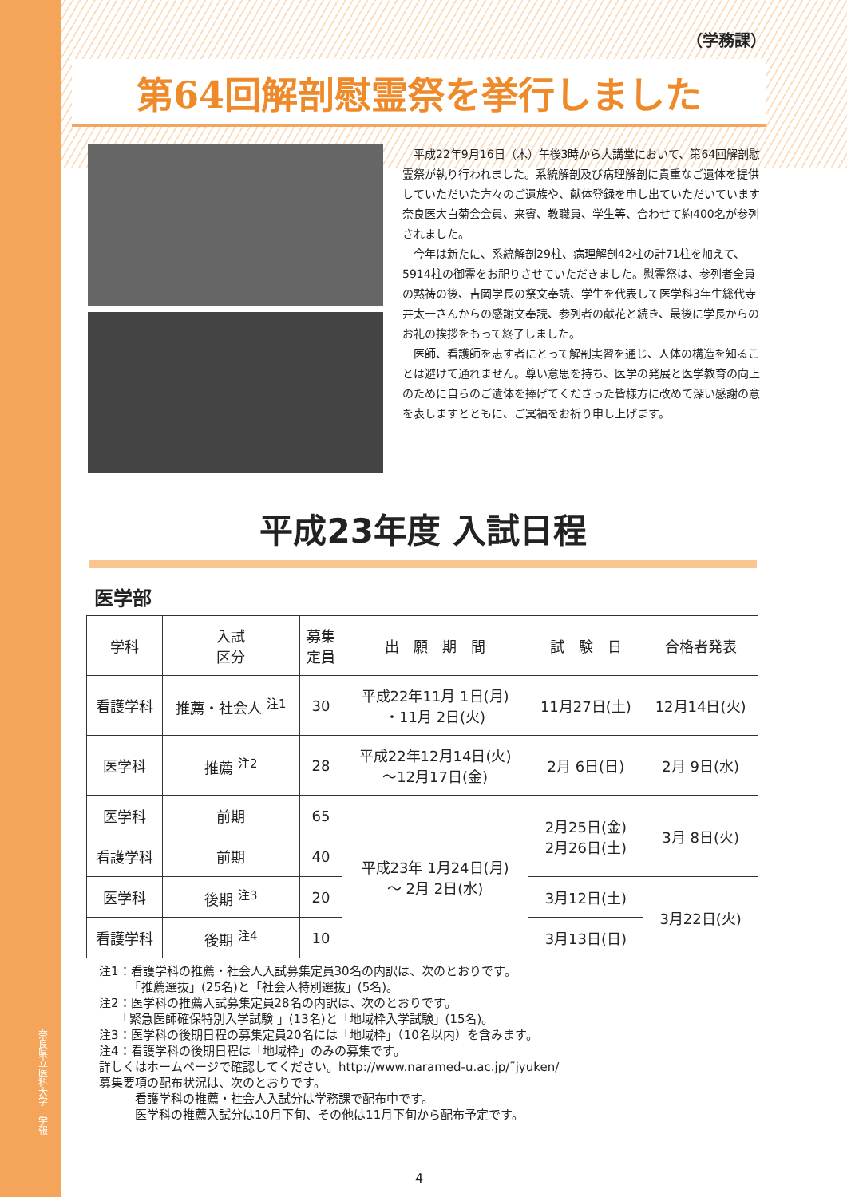奈良県立医科大学　学報
（学務課）
第64回解剖慰霊祭を挙行しました
平成22年9月16日（木）午後3時から大講堂において、第64回解剖慰霊祭が執り行われました。系統解剖及び病理解剖に貴重なご遺体を提供していただいた方々のご遺族や、献体登録を申し出ていただいています奈良医大白菊会会員、来賓、教職員、学生等、合わせて約400名が参列されました。
今年は新たに、系統解剖29柱、病理解剖42柱の計71柱を加えて、5914柱の御霊をお祀りさせていただきました。慰霊祭は、参列者全員の黙祷の後、吉岡学長の祭文奉読、学生を代表して医学科3年生総代寺井太一さんからの感謝文奉読、参列者の献花と続き、最後に学長からのお礼の挨拶をもって終了しました。
医師、看護師を志す者にとって解剖実習を通じ、人体の構造を知ることは避けて通れません。尊い意思を持ち、医学の発展と医学教育の向上のために自らのご遺体を捧げてくださった皆様方に改めて深い感謝の意を表しますとともに、ご冥福をお祈り申し上げます。
平成23年度 入試日程
医学部
| 学科 | 入試 区分 | 募集 定員 | 出 願 期 間 | 試 験 日 | 合格者発表 |
| --- | --- | --- | --- | --- | --- |
| 看護学科 | 推薦・社会人 <sup>注1</sup> | 30 | 平成22年11月 1日(月) ・11月 2日(火) | 11月27日(土) | 12月14日(火) |
| 医学科 | 推薦 <sup>注2</sup> | 28 | 平成22年12月14日(火) ～12月17日(金) | 2月 6日(日) | 2月 9日(水) |
| 医学科 | 前期 | 65 | 平成23年 1月24日(月) ～ 2月 2日(水) | 2月25日(金) 2月26日(土) | 3月 8日(火) |
| 看護学科 | 前期 | 40 | | | |
| 医学科 | 後期 <sup>注3</sup> | 20 | | 3月12日(土) | 3月22日(火) |
| 看護学科 | 後期 <sup>注4</sup> | 10 | | 3月13日(日) | |
注1：看護学科の推薦・社会人入試募集定員30名の内訳は、次のとおりです。
　　　「推薦選抜」(25名)と「社会人特別選抜」(5名)。
注2：医学科の推薦入試募集定員28名の内訳は、次のとおりです。
　　「緊急医師確保特別入学試験 」(13名)と「地域枠入学試験」(15名)。
注3：医学科の後期日程の募集定員20名には「地域枠」（10名以内）を含みます。
注4：看護学科の後期日程は「地域枠」のみの募集です。
詳しくはホームページで確認してください。http://www.naramed-u.ac.jp/˜jyuken/
募集要項の配布状況は、次のとおりです。
　　　看護学科の推薦・社会人入試分は学務課で配布中です。
　　　医学科の推薦入試分は10月下旬、その他は11月下旬から配布予定です。
4